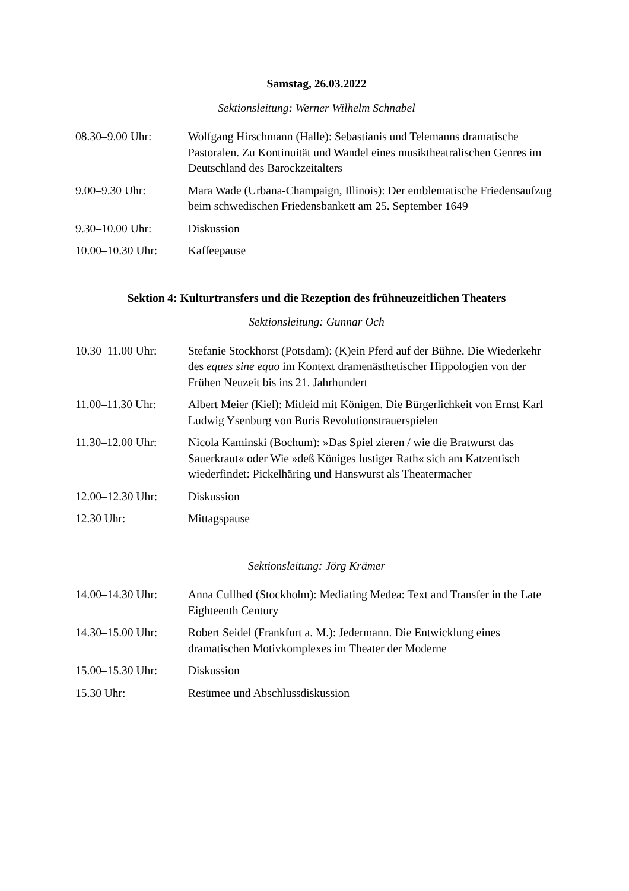Samstag, 26.03.2022
Sektionsleitung: Werner Wilhelm Schnabel
08.30–9.00 Uhr: Wolfgang Hirschmann (Halle): Sebastianis und Telemanns dramatische Pastoralen. Zu Kontinuität und Wandel eines musiktheatralischen Genres im Deutschland des Barockzeitalters
9.00–9.30 Uhr: Mara Wade (Urbana-Champaign, Illinois): Der emblematische Friedensaufzug beim schwedischen Friedensbankett am 25. September 1649
9.30–10.00 Uhr: Diskussion
10.00–10.30 Uhr: Kaffeepause
Sektion 4: Kulturtransfers und die Rezeption des frühneuzeitlichen Theaters
Sektionsleitung: Gunnar Och
10.30–11.00 Uhr: Stefanie Stockhorst (Potsdam): (K)ein Pferd auf der Bühne. Die Wiederkehr des eques sine equo im Kontext dramenästhetischer Hippologien von der Frühen Neuzeit bis ins 21. Jahrhundert
11.00–11.30 Uhr: Albert Meier (Kiel): Mitleid mit Königen. Die Bürgerlichkeit von Ernst Karl Ludwig Ysenburg von Buris Revolutionstrauerspielen
11.30–12.00 Uhr: Nicola Kaminski (Bochum): »Das Spiel zieren / wie die Bratwurst das Sauerkraut« oder Wie »deß Königes lustiger Rath« sich am Katzentisch wiederfindet: Pickelhäring und Hanswurst als Theatermacher
12.00–12.30 Uhr: Diskussion
12.30 Uhr: Mittagspause
Sektionsleitung: Jörg Krämer
14.00–14.30 Uhr: Anna Cullhed (Stockholm): Mediating Medea: Text and Transfer in the Late Eighteenth Century
14.30–15.00 Uhr: Robert Seidel (Frankfurt a. M.): Jedermann. Die Entwicklung eines dramatischen Motivkomplexes im Theater der Moderne
15.00–15.30 Uhr: Diskussion
15.30 Uhr: Resümee und Abschlussdiskussion